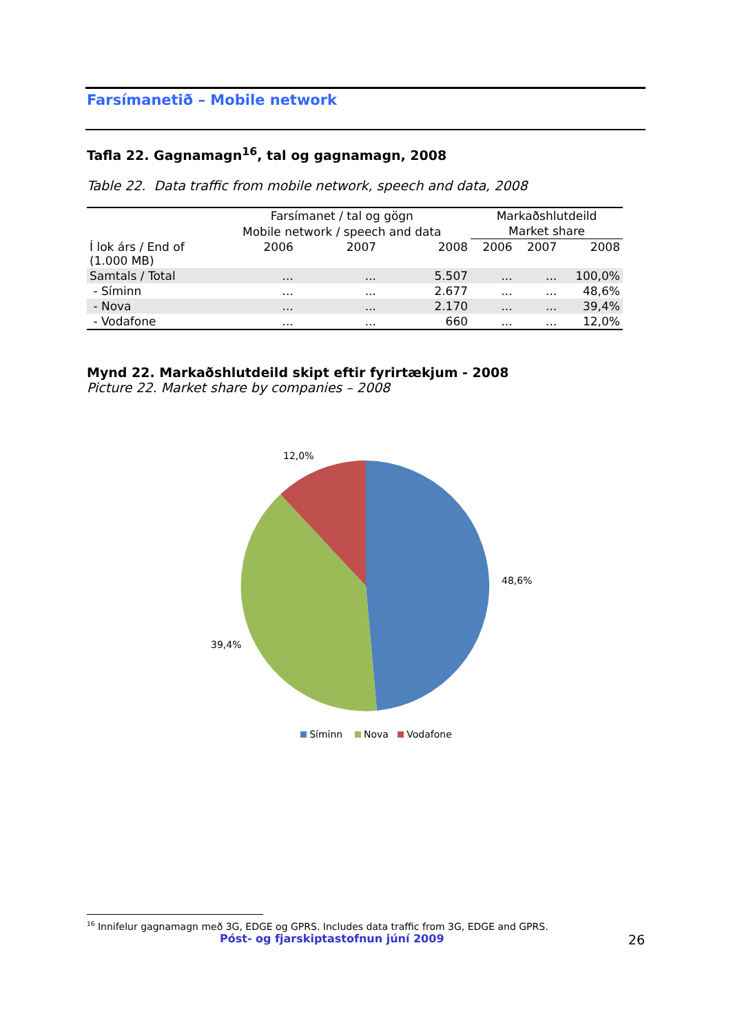Farsímanetið – Mobile network
Tafla 22. Gagnamagn<sup>16</sup>, tal og gagnamagn, 2008
Table 22. Data traffic from mobile network, speech and data, 2008
| | Farsímanet / tal og gögn | | | Markaðshlutdeild | | |
| --- | --- | --- | --- | --- | --- | --- |
| | Mobile network / speech and data | | | Market share | | |
| Í lok árs / End of (1.000 MB) | 2006 | 2007 | 2008 | 2006 | 2007 | 2008 |
| Samtals / Total | ... | ... | 5.507 | ... | ... | 100,0% |
| - Síminn | ... | ... | 2.677 | ... | ... | 48,6% |
| - Nova | ... | ... | 2.170 | ... | ... | 39,4% |
| - Vodafone | ... | ... | 660 | ... | ... | 12,0% |
Mynd 22. Markaðshlutdeild skipt eftir fyrirtækjum - 2008
Picture 22. Market share by companies – 2008
12,0%
48,6%
39,4%
Síminn Nova Vodafone
<sup>16</sup> Innifelur gagnamagn með 3G, EDGE og GPRS. Includes data traffic from 3G, EDGE and GPRS.
Póst- og fjarskiptastofnun júní 2009 26